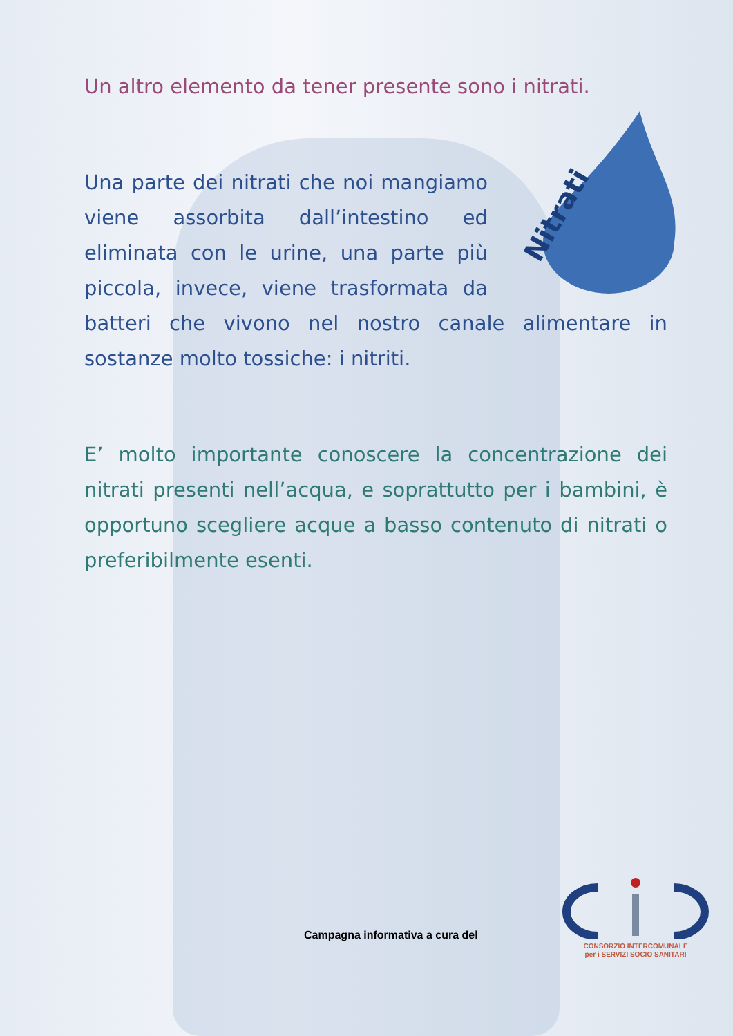Un altro elemento da tener presente sono i nitrati.
Nitrati
Una parte dei nitrati che noi mangiamo viene assorbita dall’intestino ed eliminata con le urine, una parte più piccola, invece, viene trasformata da batteri che vivono nel nostro canale alimentare in sostanze molto tossiche: i nitriti.
E’ molto importante conoscere la concentrazione dei nitrati presenti nell’acqua, e soprattutto per i bambini, è opportuno scegliere acque a basso contenuto di nitrati o preferibilmente esenti.
Campagna informativa a cura del
CONSORZIO INTERCOMUNALE
per i SERVIZI SOCIO SANITARI